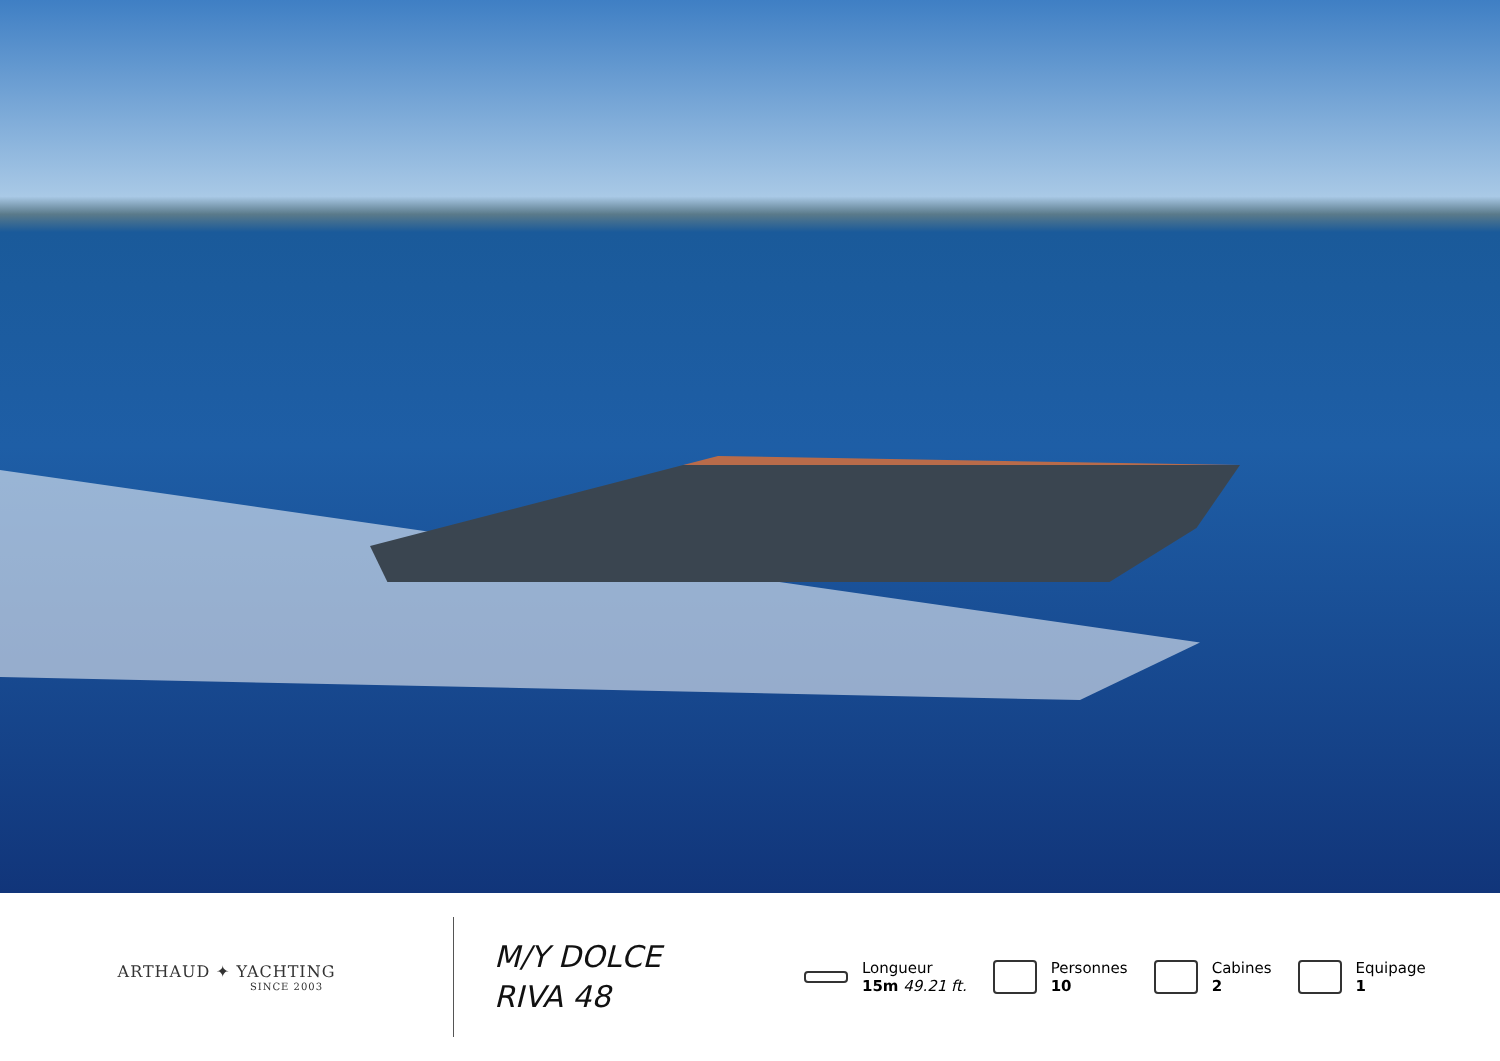ARTHAUD ✦ YACHTING
SINCE 2003
M/Y DOLCE
RIVA 48
Longueur
15m 49.21 ft.
Personnes
10
Cabines
2
Equipage
1